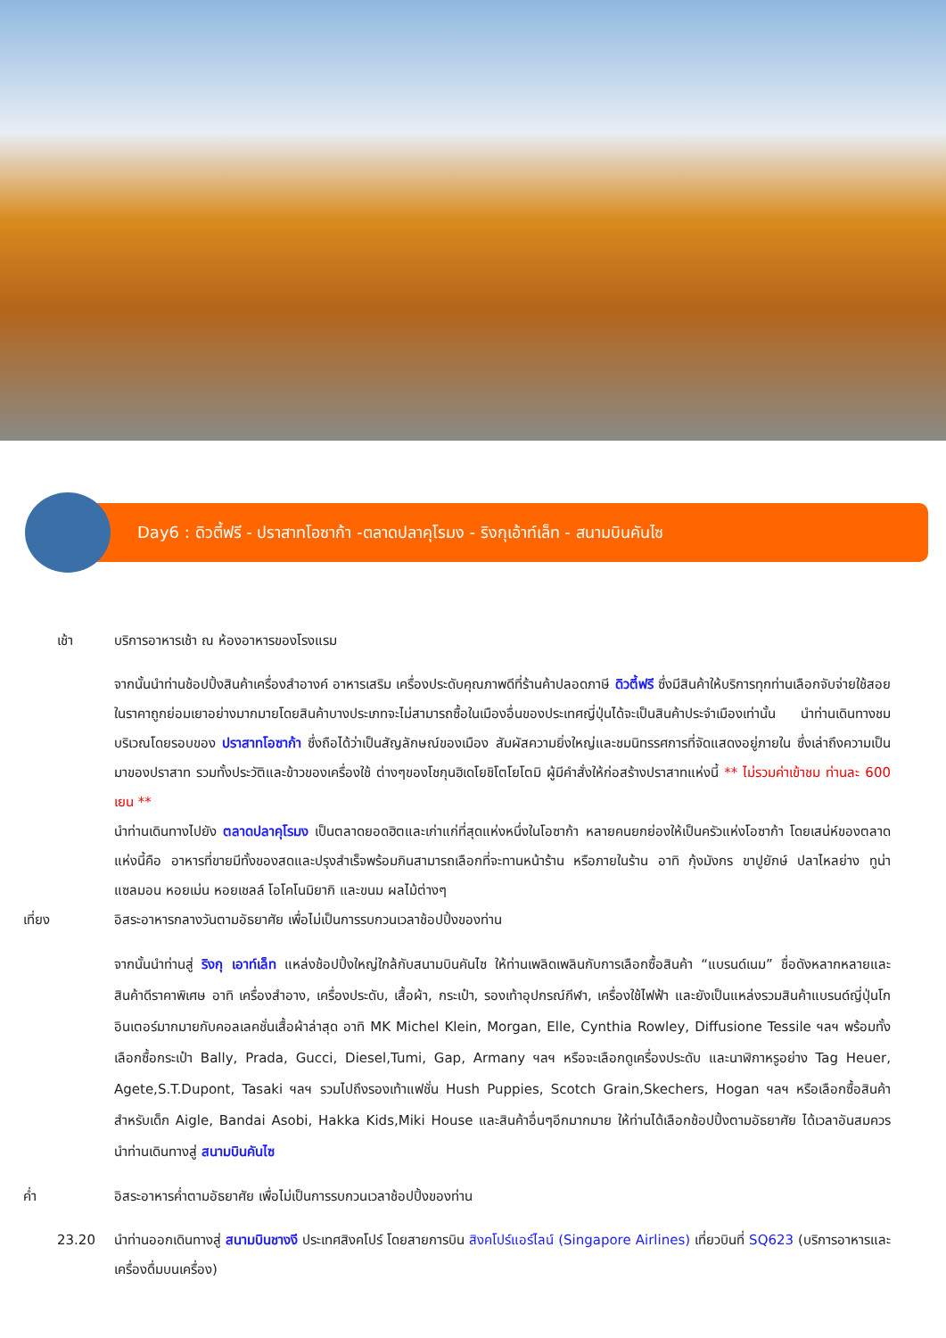Day6 : ดิวตี้ฟรี - ปราสาทโอซาก้า -ตลาดปลาคุโรมง - ริงกุเอ้าท์เล็ท - สนามบินคันไซ
เช้า บริการอาหารเช้า ณ ห้องอาหารของโรงแรม
จากนั้นนำท่านช้อปปิ้งสินค้าเครื่องสำอางค์ อาหารเสริม เครื่องประดับคุณภาพดีที่ร้านค้าปลอดภาษี ดิวตี้ฟรี ซึ่งมีสินค้าให้บริการทุกท่านเลือกจับจ่ายใช้สอยในราคาถูกย่อมเยาอย่างมากมายโดยสินค้าบางประเภทจะไม่สามารถซื้อในเมืองอื่นของประเทศญี่ปุ่นได้จะเป็นสินค้าประจำเมืองเท่านั้น นำท่านเดินทางชมบริเวณโดยรอบของ ปราสาทโอซาก้า ซึ่งถือได้ว่าเป็นสัญลักษณ์ของเมือง สัมผัสความยิ่งใหญ่และชมนิทรรศการที่จัดแสดงอยู่ภายใน ซึ่งเล่าถึงความเป็นมาของปราสาท รวมทั้งประวัติและข้าวของเครื่องใช้ ต่างๆของโชกุนฮิเดโยชิโตโยโตมิ ผู้มีคำสั่งให้ก่อสร้างปราสาทแห่งนี้ ** ไม่รวมค่าเข้าชม ท่านละ 600 เยน **
นำท่านเดินทางไปยัง ตลาดปลาคุโรมง เป็นตลาดยอดฮิตและเก่าแก่ที่สุดแห่งหนึ่งในโอซาก้า หลายคนยกย่องให้เป็นครัวแห่งโอซาก้า โดยเสน่ห์ของตลาดแห่งนี้คือ อาหารที่ขายมีทั้งของสดและปรุงสำเร็จพร้อมกินสามารถเลือกที่จะทานหน้าร้าน หรือภายในร้าน อาทิ กุ้งมังกร ขาปูยักษ์ ปลาไหลย่าง ทูน่า แซลมอน หอยเม่น หอยเชลล์ โอโคโนมิยากิ และขนม ผลไม้ต่างๆ
เที่ยง อิสระอาหารกลางวันตามอัธยาศัย เพื่อไม่เป็นการรบกวนเวลาช้อปปิ้งของท่าน
จากนั้นนำท่านสู่ ริงกุ เอาท์เล็ท แหล่งช้อปปิ้งใหญ่ใกล้กับสนามบินคันไซ ให้ท่านเพลิดเพลินกับการเลือกซื้อสินค้า “แบรนด์เนม” ชื่อดังหลากหลายและสินค้าดีราคาพิเศษ อาทิ เครื่องสำอาง, เครื่องประดับ, เสื้อผ้า, กระเป๋า, รองเท้าอุปกรณ์กีฬา, เครื่องใช้ไฟฟ้า และยังเป็นแหล่งรวมสินค้าแบรนด์ญี่ปุ่นโกอินเตอร์มากมายกับคอลเลคชั่นเสื้อผ้าล่าสุด อาทิ MK Michel Klein, Morgan, Elle, Cynthia Rowley, Diffusione Tessile ฯลฯ พร้อมทั้งเลือกซื้อกระเป๋า Bally, Prada, Gucci, Diesel,Tumi, Gap, Armany ฯลฯ หรือจะเลือกดูเครื่องประดับ และนาฬิกาหรูอย่าง Tag Heuer, Agete,S.T.Dupont, Tasaki ฯลฯ รวมไปถึงรองเท้าแฟชั่น Hush Puppies, Scotch Grain,Skechers, Hogan ฯลฯ หรือเลือกซื้อสินค้าสำหรับเด็ก Aigle, Bandai Asobi, Hakka Kids,Miki House และสินค้าอื่นๆอีกมากมาย ให้ท่านได้เลือกช้อปปิ้งตามอัธยาศัย ได้เวลาอันสมควร นำท่านเดินทางสู่ สนามบินคันไซ
ค่ำ อิสระอาหารค่ำตามอัธยาศัย เพื่อไม่เป็นการรบกวนเวลาช้อปปิ้งของท่าน
23.20 นำท่านออกเดินทางสู่ สนามบินชางงี ประเทศสิงคโปร์ โดยสายการบิน สิงคโปร์แอร์ไลน์ (Singapore Airlines) เที่ยวบินที่ SQ623 (บริการอาหารและเครื่องดื่มบนเครื่อง)